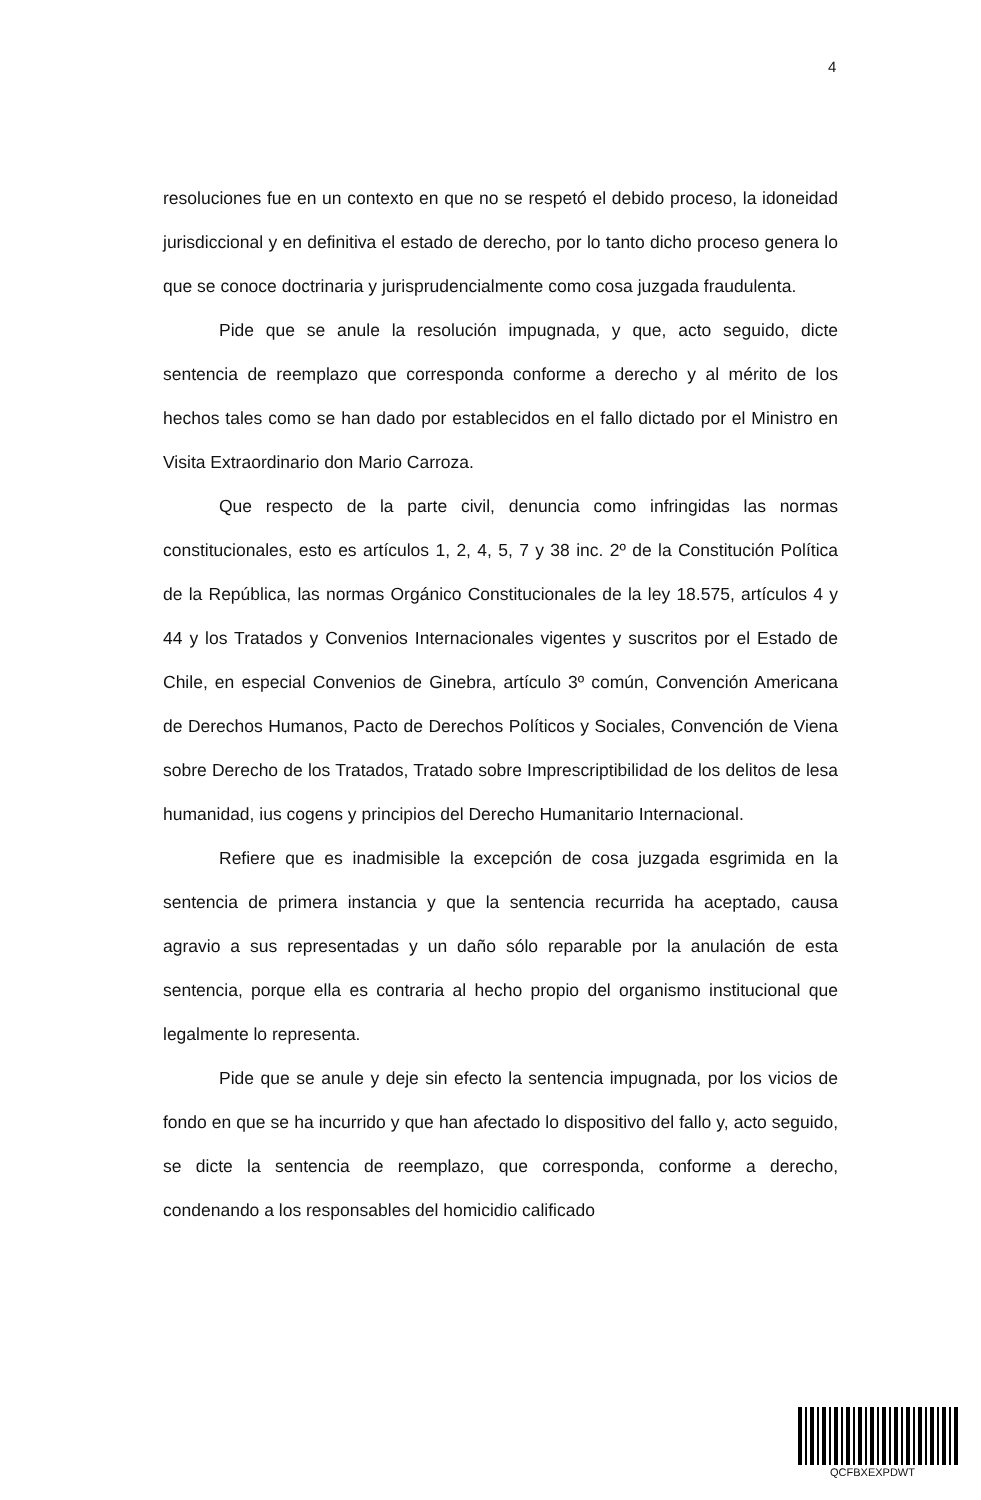4
resoluciones fue en un contexto en que no se respetó el debido proceso, la idoneidad jurisdiccional y en definitiva el estado de derecho, por lo tanto dicho proceso genera lo que se conoce doctrinaria y jurisprudencialmente como cosa juzgada fraudulenta.
Pide que se anule la resolución impugnada, y que, acto seguido, dicte sentencia de reemplazo que corresponda conforme a derecho y al mérito de los hechos tales como se han dado por establecidos en el fallo dictado por el Ministro en Visita Extraordinario don Mario Carroza.
Que respecto de la parte civil, denuncia como infringidas las normas constitucionales, esto es artículos 1, 2, 4, 5, 7 y 38 inc. 2º de la Constitución Política de la República, las normas Orgánico Constitucionales de la ley 18.575, artículos 4 y 44 y los Tratados y Convenios Internacionales vigentes y suscritos por el Estado de Chile, en especial Convenios de Ginebra, artículo 3º común, Convención Americana de Derechos Humanos, Pacto de Derechos Políticos y Sociales, Convención de Viena sobre Derecho de los Tratados, Tratado sobre Imprescriptibilidad de los delitos de lesa humanidad, ius cogens y principios del Derecho Humanitario Internacional.
Refiere que es inadmisible la excepción de cosa juzgada esgrimida en la sentencia de primera instancia y que la sentencia recurrida ha aceptado, causa agravio a sus representadas y un daño sólo reparable por la anulación de esta sentencia, porque ella es contraria al hecho propio del organismo institucional que legalmente lo representa.
Pide que se anule y deje sin efecto la sentencia impugnada, por los vicios de fondo en que se ha incurrido y que han afectado lo dispositivo del fallo y, acto seguido, se dicte la sentencia de reemplazo, que corresponda, conforme a derecho, condenando a los responsables del homicidio calificado
QCFBXEXPDWT